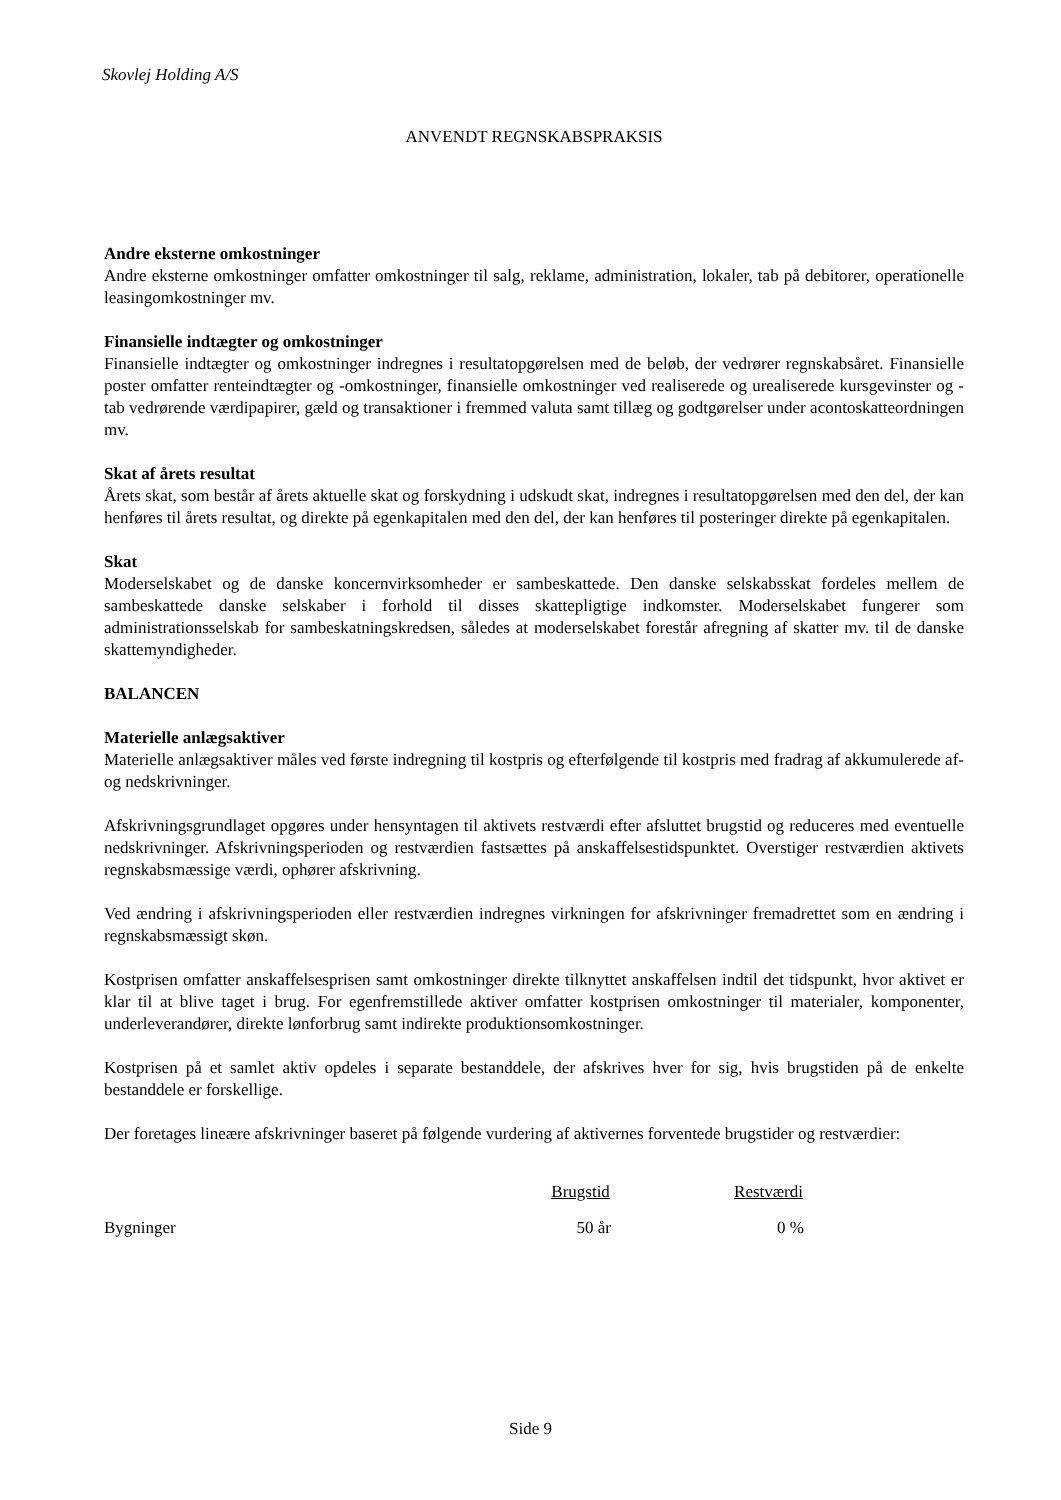Skovlej Holding A/S
ANVENDT REGNSKABSPRAKSIS
Andre eksterne omkostninger
Andre eksterne omkostninger omfatter omkostninger til salg, reklame, administration, lokaler, tab på debitorer, operationelle leasingomkostninger mv.
Finansielle indtægter og omkostninger
Finansielle indtægter og omkostninger indregnes i resultatopgørelsen med de beløb, der vedrører regnskabsåret. Finansielle poster omfatter renteindtægter og -omkostninger, finansielle omkostninger ved realiserede og urealiserede kursgevinster og -tab vedrørende værdipapirer, gæld og transaktioner i fremmed valuta samt tillæg og godtgørelser under acontoskatteordningen mv.
Skat af årets resultat
Årets skat, som består af årets aktuelle skat og forskydning i udskudt skat, indregnes i resultatopgørelsen med den del, der kan henføres til årets resultat, og direkte på egenkapitalen med den del, der kan henføres til posteringer direkte på egenkapitalen.
Skat
Moderselskabet og de danske koncernvirksomheder er sambeskattede. Den danske selskabsskat fordeles mellem de sambeskattede danske selskaber i forhold til disses skattepligtige indkomster. Moderselskabet fungerer som administrationsselskab for sambeskatningskredsen, således at moderselskabet forestår afregning af skatter mv. til de danske skattemyndigheder.
BALANCEN
Materielle anlægsaktiver
Materielle anlægsaktiver måles ved første indregning til kostpris og efterfølgende til kostpris med fradrag af akkumulerede af- og nedskrivninger.
Afskrivningsgrundlaget opgøres under hensyntagen til aktivets restværdi efter afsluttet brugstid og reduceres med eventuelle nedskrivninger. Afskrivningsperioden og restværdien fastsættes på anskaffelsestidspunktet. Overstiger restværdien aktivets regnskabsmæssige værdi, ophører afskrivning.
Ved ændring i afskrivningsperioden eller restværdien indregnes virkningen for afskrivninger fremadrettet som en ændring i regnskabsmæssigt skøn.
Kostprisen omfatter anskaffelsesprisen samt omkostninger direkte tilknyttet anskaffelsen indtil det tidspunkt, hvor aktivet er klar til at blive taget i brug. For egenfremstillede aktiver omfatter kostprisen omkostninger til materialer, komponenter, underleverandører, direkte lønforbrug samt indirekte produktionsomkostninger.
Kostprisen på et samlet aktiv opdeles i separate bestanddele, der afskrives hver for sig, hvis brugstiden på de enkelte bestanddele er forskellige.
Der foretages lineære afskrivninger baseret på følgende vurdering af aktivernes forventede brugstider og restværdier:
| | Brugstid | Restværdi |
| --- | --- | --- |
| Bygninger | 50 år | 0 % |
Side 9